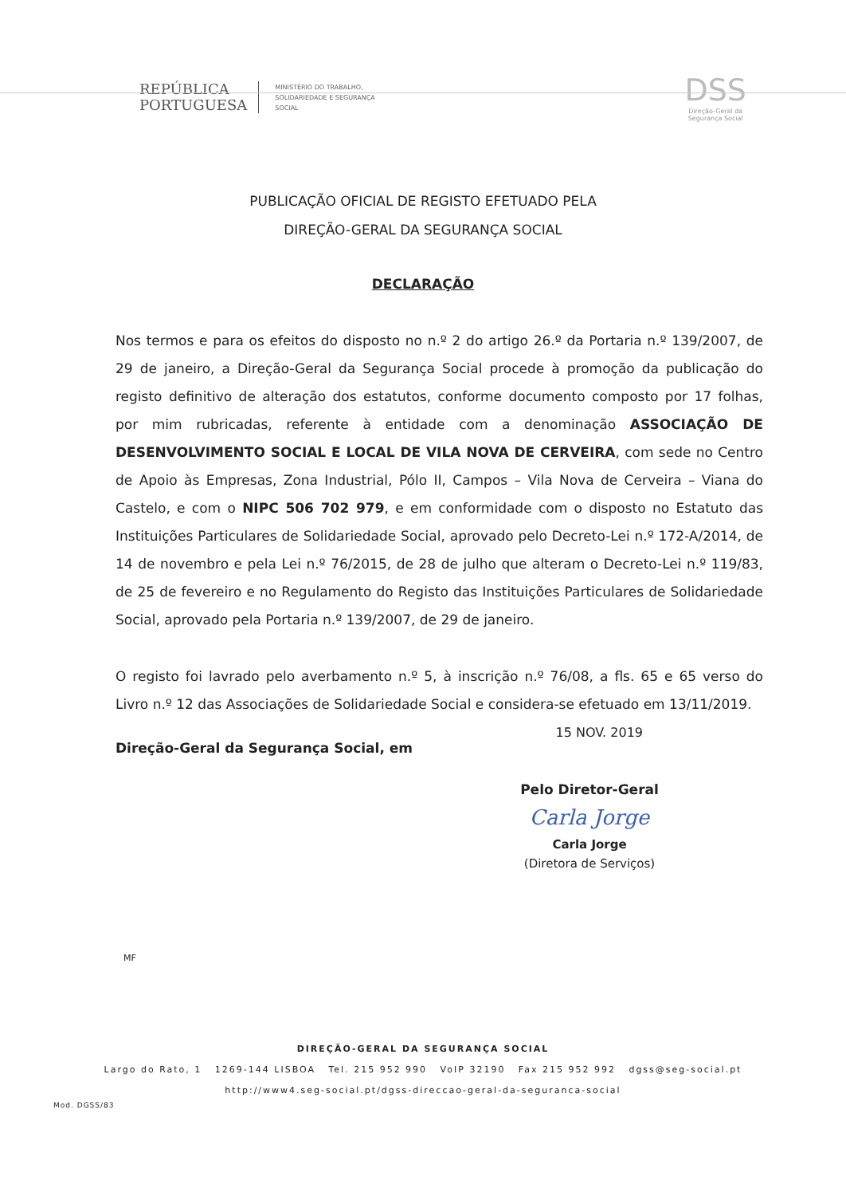REPÚBLICA
PORTUGUESA
MINISTÉRIO DO TRABALHO,
SOLIDARIEDADE E SEGURANÇA
SOCIAL
DSS
Direção-Geral da
Segurança Social
PUBLICAÇÃO OFICIAL DE REGISTO EFETUADO PELA
DIREÇÃO-GERAL DA SEGURANÇA SOCIAL
DECLARAÇÃO
Nos termos e para os efeitos do disposto no n.º 2 do artigo 26.º da Portaria n.º 139/2007, de 29 de janeiro, a Direção-Geral da Segurança Social procede à promoção da publicação do registo definitivo de alteração dos estatutos, conforme documento composto por 17 folhas, por mim rubricadas, referente à entidade com a denominação ASSOCIAÇÃO DE DESENVOLVIMENTO SOCIAL E LOCAL DE VILA NOVA DE CERVEIRA, com sede no Centro de Apoio às Empresas, Zona Industrial, Pólo II, Campos – Vila Nova de Cerveira – Viana do Castelo, e com o NIPC 506 702 979, e em conformidade com o disposto no Estatuto das Instituições Particulares de Solidariedade Social, aprovado pelo Decreto-Lei n.º 172-A/2014, de 14 de novembro e pela Lei n.º 76/2015, de 28 de julho que alteram o Decreto-Lei n.º 119/83, de 25 de fevereiro e no Regulamento do Registo das Instituições Particulares de Solidariedade Social, aprovado pela Portaria n.º 139/2007, de 29 de janeiro.
O registo foi lavrado pelo averbamento n.º 5, à inscrição n.º 76/08, a fls. 65 e 65 verso do Livro n.º 12 das Associações de Solidariedade Social e considera-se efetuado em 13/11/2019.
15 NOV. 2019
Direção-Geral da Segurança Social, em
Pelo Diretor-Geral
Carla Jorge
Carla Jorge
(Diretora de Serviços)
MF
DIREÇÃO-GERAL DA SEGURANÇA SOCIAL
Largo do Rato, 1 1269-144 LISBOA Tel. 215 952 990 VoIP 32190 Fax 215 952 992 dgss@seg-social.pt
http://www4.seg-social.pt/dgss-direccao-geral-da-seguranca-social
Mod. DGSS/83